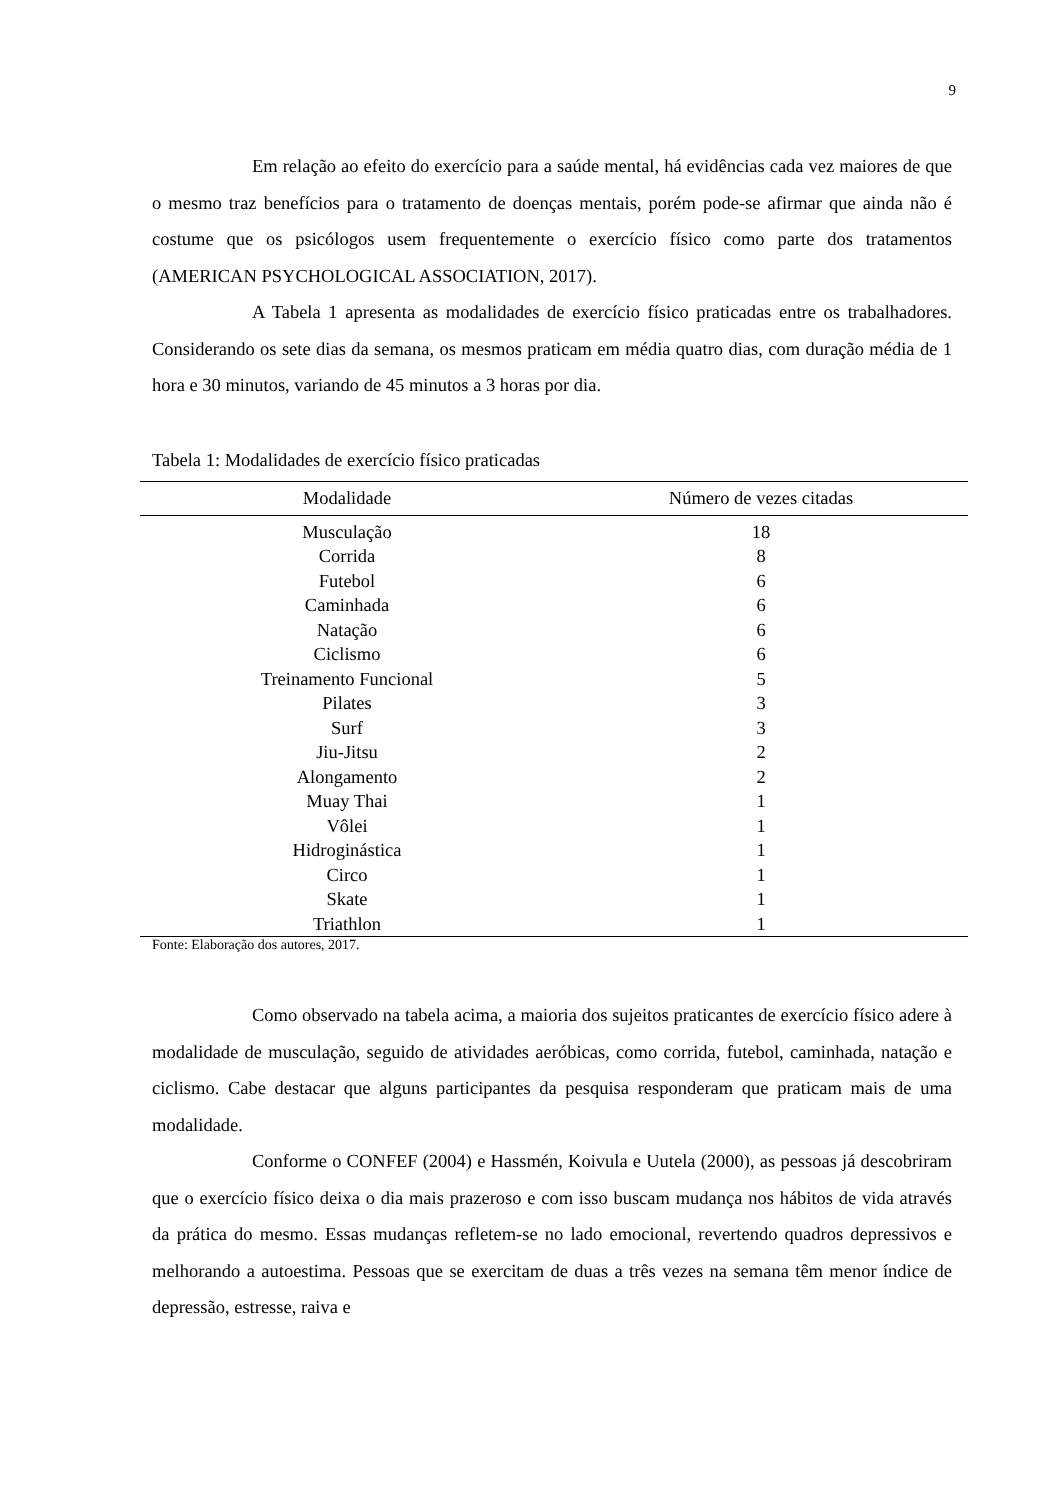9
Em relação ao efeito do exercício para a saúde mental, há evidências cada vez maiores de que o mesmo traz benefícios para o tratamento de doenças mentais, porém pode-se afirmar que ainda não é costume que os psicólogos usem frequentemente o exercício físico como parte dos tratamentos (AMERICAN PSYCHOLOGICAL ASSOCIATION, 2017).
A Tabela 1 apresenta as modalidades de exercício físico praticadas entre os trabalhadores. Considerando os sete dias da semana, os mesmos praticam em média quatro dias, com duração média de 1 hora e 30 minutos, variando de 45 minutos a 3 horas por dia.
Tabela 1: Modalidades de exercício físico praticadas
| Modalidade | Número de vezes citadas |
| --- | --- |
| Musculação | 18 |
| Corrida | 8 |
| Futebol | 6 |
| Caminhada | 6 |
| Natação | 6 |
| Ciclismo | 6 |
| Treinamento Funcional | 5 |
| Pilates | 3 |
| Surf | 3 |
| Jiu-Jitsu | 2 |
| Alongamento | 2 |
| Muay Thai | 1 |
| Vôlei | 1 |
| Hidroginástica | 1 |
| Circo | 1 |
| Skate | 1 |
| Triathlon | 1 |
Fonte: Elaboração dos autores, 2017.
Como observado na tabela acima, a maioria dos sujeitos praticantes de exercício físico adere à modalidade de musculação, seguido de atividades aeróbicas, como corrida, futebol, caminhada, natação e ciclismo. Cabe destacar que alguns participantes da pesquisa responderam que praticam mais de uma modalidade.
Conforme o CONFEF (2004) e Hassmén, Koivula e Uutela (2000), as pessoas já descobriram que o exercício físico deixa o dia mais prazeroso e com isso buscam mudança nos hábitos de vida através da prática do mesmo. Essas mudanças refletem-se no lado emocional, revertendo quadros depressivos e melhorando a autoestima. Pessoas que se exercitam de duas a três vezes na semana têm menor índice de depressão, estresse, raiva e